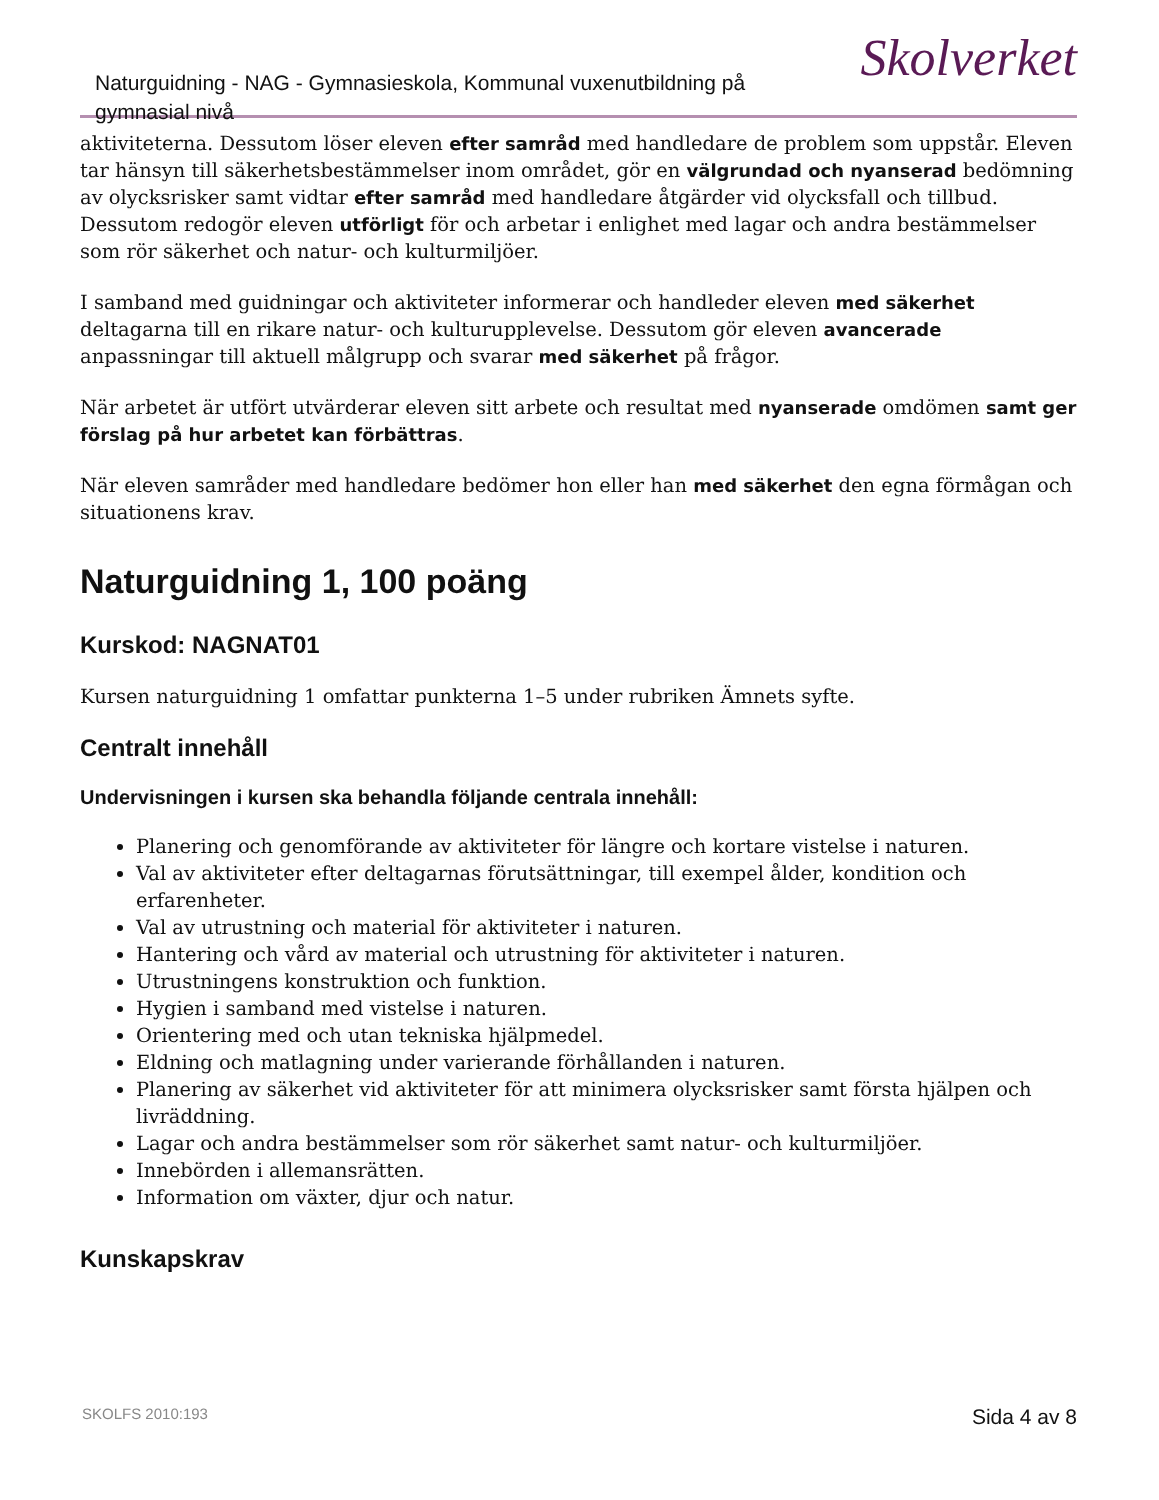Naturguidning - NAG - Gymnasieskola, Kommunal vuxenutbildning på gymnasial nivå
Skolverket
aktiviteterna. Dessutom löser eleven efter samråd med handledare de problem som uppstår. Eleven tar hänsyn till säkerhetsbestämmelser inom området, gör en välgrundad och nyanserad bedömning av olycksrisker samt vidtar efter samråd med handledare åtgärder vid olycksfall och tillbud. Dessutom redogör eleven utförligt för och arbetar i enlighet med lagar och andra bestämmelser som rör säkerhet och natur- och kulturmiljöer.
I samband med guidningar och aktiviteter informerar och handleder eleven med säkerhet deltagarna till en rikare natur- och kulturupplevelse. Dessutom gör eleven avancerade anpassningar till aktuell målgrupp och svarar med säkerhet på frågor.
När arbetet är utfört utvärderar eleven sitt arbete och resultat med nyanserade omdömen samt ger förslag på hur arbetet kan förbättras.
När eleven samråder med handledare bedömer hon eller han med säkerhet den egna förmågan och situationens krav.
Naturguidning 1, 100 poäng
Kurskod: NAGNAT01
Kursen naturguidning 1 omfattar punkterna 1–5 under rubriken Ämnets syfte.
Centralt innehåll
Undervisningen i kursen ska behandla följande centrala innehåll:
Planering och genomförande av aktiviteter för längre och kortare vistelse i naturen.
Val av aktiviteter efter deltagarnas förutsättningar, till exempel ålder, kondition och erfarenheter.
Val av utrustning och material för aktiviteter i naturen.
Hantering och vård av material och utrustning för aktiviteter i naturen.
Utrustningens konstruktion och funktion.
Hygien i samband med vistelse i naturen.
Orientering med och utan tekniska hjälpmedel.
Eldning och matlagning under varierande förhållanden i naturen.
Planering av säkerhet vid aktiviteter för att minimera olycksrisker samt första hjälpen och livräddning.
Lagar och andra bestämmelser som rör säkerhet samt natur- och kulturmiljöer.
Innebörden i allemansrätten.
Information om växter, djur och natur.
Kunskapskrav
SKOLFS 2010:193 Sida 4 av 8